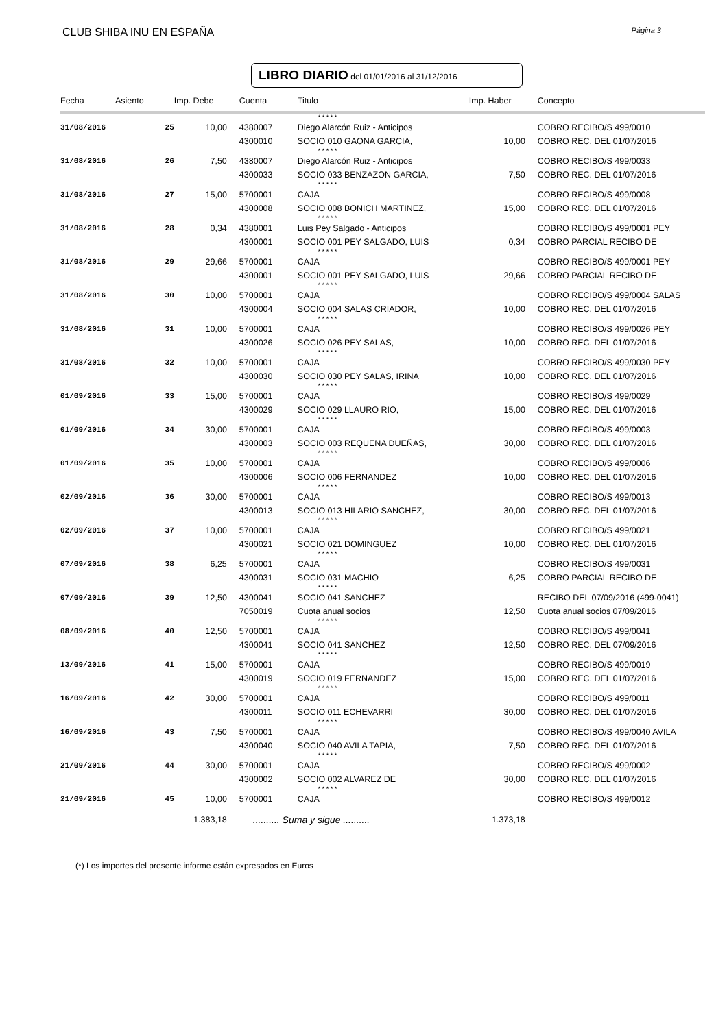CLUB SHIBA INU EN ESPAÑA Página 3
LIBRO DIARIO del 01/01/2016 al 31/12/2016
| Fecha | Asiento | Imp. Debe | Cuenta | Titulo | Imp. Haber | Concepto |
| --- | --- | --- | --- | --- | --- | --- |
| | | | | * * * * * | | |
| 31/08/2016 | 25 | 10,00 | 4380007 | Diego Alarcón Ruiz - Anticipos | | COBRO RECIBO/S 499/0010 |
| | | | 4300010 | SOCIO 010 GAONA GARCIA, | 10,00 | COBRO REC. DEL 01/07/2016 |
| | | | | * * * * * | | |
| 31/08/2016 | 26 | 7,50 | 4380007 | Diego Alarcón Ruiz - Anticipos | | COBRO RECIBO/S 499/0033 |
| | | | 4300033 | SOCIO 033 BENZAZON GARCIA, | 7,50 | COBRO REC. DEL 01/07/2016 |
| | | | | * * * * * | | |
| 31/08/2016 | 27 | 15,00 | 5700001 | CAJA | | COBRO RECIBO/S 499/0008 |
| | | | 4300008 | SOCIO 008 BONICH MARTINEZ, | 15,00 | COBRO REC. DEL 01/07/2016 |
| | | | | * * * * * | | |
| 31/08/2016 | 28 | 0,34 | 4380001 | Luis Pey Salgado - Anticipos | | COBRO RECIBO/S 499/0001 PEY |
| | | | 4300001 | SOCIO 001 PEY SALGADO, LUIS | 0,34 | COBRO PARCIAL RECIBO DE |
| | | | | * * * * * | | |
| 31/08/2016 | 29 | 29,66 | 5700001 | CAJA | | COBRO RECIBO/S 499/0001 PEY |
| | | | 4300001 | SOCIO 001 PEY SALGADO, LUIS | 29,66 | COBRO PARCIAL RECIBO DE |
| | | | | * * * * * | | |
| 31/08/2016 | 30 | 10,00 | 5700001 | CAJA | | COBRO RECIBO/S 499/0004 SALAS |
| | | | 4300004 | SOCIO 004 SALAS CRIADOR, | 10,00 | COBRO REC. DEL 01/07/2016 |
| | | | | * * * * * | | |
| 31/08/2016 | 31 | 10,00 | 5700001 | CAJA | | COBRO RECIBO/S 499/0026 PEY |
| | | | 4300026 | SOCIO 026 PEY SALAS, | 10,00 | COBRO REC. DEL 01/07/2016 |
| | | | | * * * * * | | |
| 31/08/2016 | 32 | 10,00 | 5700001 | CAJA | | COBRO RECIBO/S 499/0030 PEY |
| | | | 4300030 | SOCIO 030 PEY SALAS, IRINA | 10,00 | COBRO REC. DEL 01/07/2016 |
| | | | | * * * * * | | |
| 01/09/2016 | 33 | 15,00 | 5700001 | CAJA | | COBRO RECIBO/S 499/0029 |
| | | | 4300029 | SOCIO 029 LLAURO RIO, | 15,00 | COBRO REC. DEL 01/07/2016 |
| | | | | * * * * * | | |
| 01/09/2016 | 34 | 30,00 | 5700001 | CAJA | | COBRO RECIBO/S 499/0003 |
| | | | 4300003 | SOCIO 003 REQUENA DUEÑAS, | 30,00 | COBRO REC. DEL 01/07/2016 |
| | | | | * * * * * | | |
| 01/09/2016 | 35 | 10,00 | 5700001 | CAJA | | COBRO RECIBO/S 499/0006 |
| | | | 4300006 | SOCIO 006 FERNANDEZ | 10,00 | COBRO REC. DEL 01/07/2016 |
| | | | | * * * * * | | |
| 02/09/2016 | 36 | 30,00 | 5700001 | CAJA | | COBRO RECIBO/S 499/0013 |
| | | | 4300013 | SOCIO 013 HILARIO SANCHEZ, | 30,00 | COBRO REC. DEL 01/07/2016 |
| | | | | * * * * * | | |
| 02/09/2016 | 37 | 10,00 | 5700001 | CAJA | | COBRO RECIBO/S 499/0021 |
| | | | 4300021 | SOCIO 021 DOMINGUEZ | 10,00 | COBRO REC. DEL 01/07/2016 |
| | | | | * * * * * | | |
| 07/09/2016 | 38 | 6,25 | 5700001 | CAJA | | COBRO RECIBO/S 499/0031 |
| | | | 4300031 | SOCIO 031 MACHIO | 6,25 | COBRO PARCIAL RECIBO DE |
| | | | | * * * * * | | |
| 07/09/2016 | 39 | 12,50 | 4300041 | SOCIO 041 SANCHEZ | | RECIBO DEL 07/09/2016 (499-0041) |
| | | | 7050019 | Cuota anual socios | 12,50 | Cuota anual socios 07/09/2016 |
| | | | | * * * * * | | |
| 08/09/2016 | 40 | 12,50 | 5700001 | CAJA | | COBRO RECIBO/S 499/0041 |
| | | | 4300041 | SOCIO 041 SANCHEZ | 12,50 | COBRO REC. DEL 07/09/2016 |
| | | | | * * * * * | | |
| 13/09/2016 | 41 | 15,00 | 5700001 | CAJA | | COBRO RECIBO/S 499/0019 |
| | | | 4300019 | SOCIO 019 FERNANDEZ | 15,00 | COBRO REC. DEL 01/07/2016 |
| | | | | * * * * * | | |
| 16/09/2016 | 42 | 30,00 | 5700001 | CAJA | | COBRO RECIBO/S 499/0011 |
| | | | 4300011 | SOCIO 011 ECHEVARRI | 30,00 | COBRO REC. DEL 01/07/2016 |
| | | | | * * * * * | | |
| 16/09/2016 | 43 | 7,50 | 5700001 | CAJA | | COBRO RECIBO/S 499/0040 AVILA |
| | | | 4300040 | SOCIO 040 AVILA TAPIA, | 7,50 | COBRO REC. DEL 01/07/2016 |
| | | | | * * * * * | | |
| 21/09/2016 | 44 | 30,00 | 5700001 | CAJA | | COBRO RECIBO/S 499/0002 |
| | | | 4300002 | SOCIO 002 ALVAREZ DE | 30,00 | COBRO REC. DEL 01/07/2016 |
| | | | | * * * * * | | |
| 21/09/2016 | 45 | 10,00 | 5700001 | CAJA | | COBRO RECIBO/S 499/0012 |
| | | 1.383,18 | .......... Suma y sigue .......... | | 1.373,18 | |
(*) Los importes del presente informe están expresados en Euros